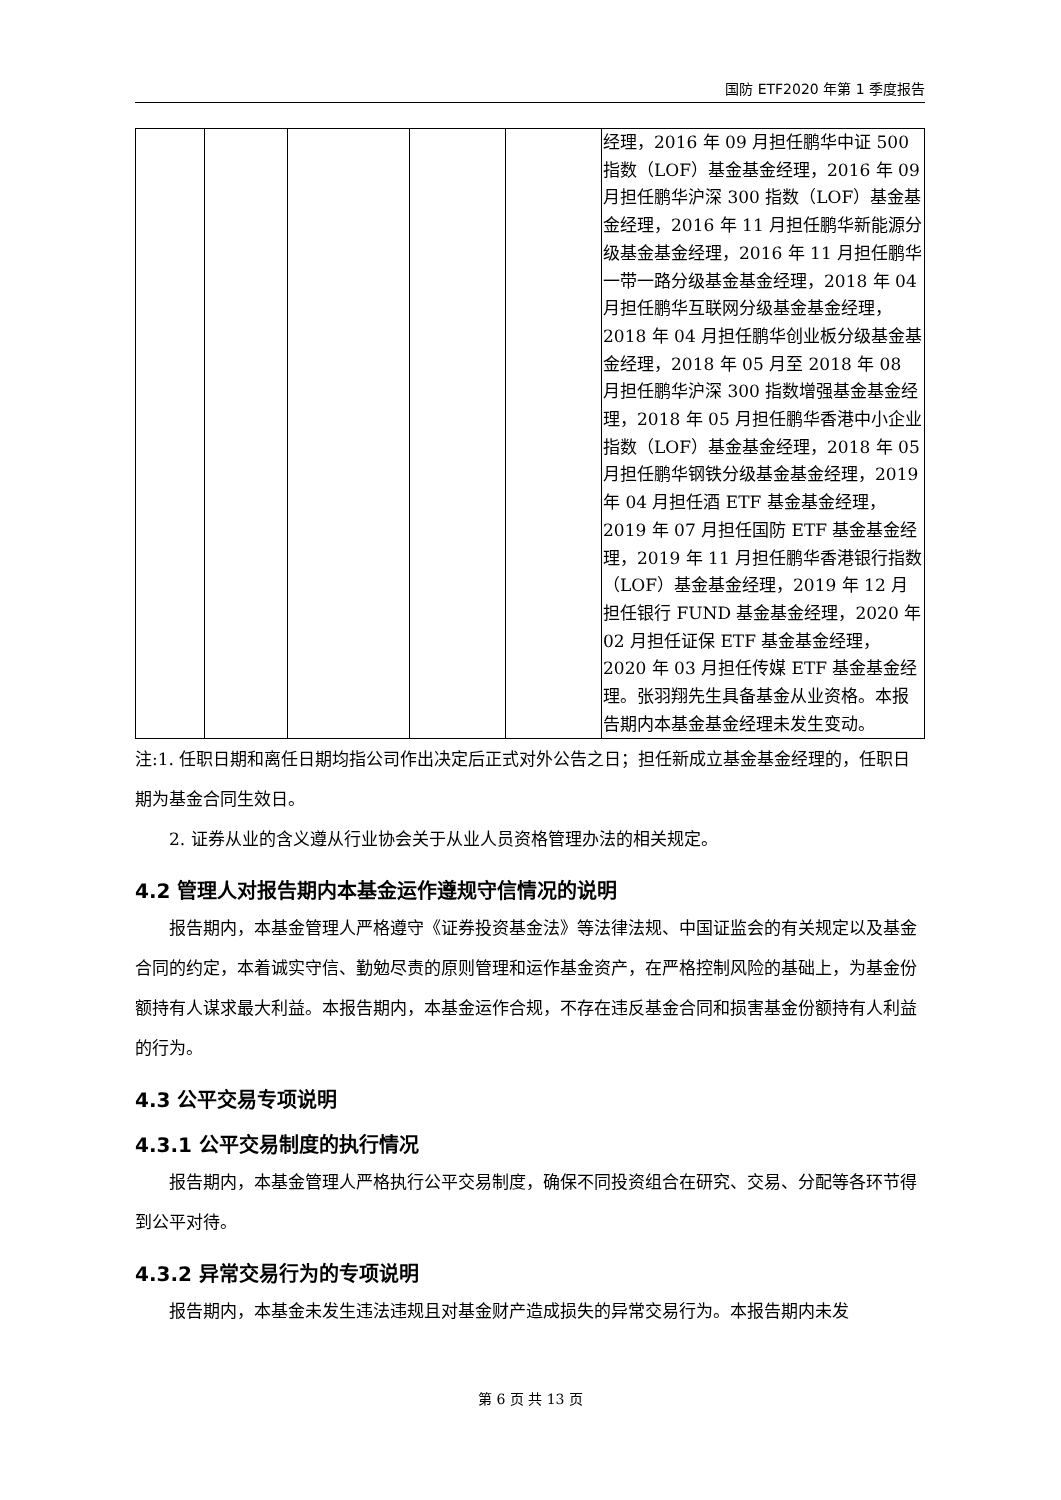国防 ETF2020 年第 1 季度报告
| | | | | | 经理，2016 年 09 月担任鹏华中证 500 指数（LOF）基金基金经理，2016 年 09 月担任鹏华沪深 300 指数（LOF）基金基金经理，2016 年 11 月担任鹏华新能源分级基金基金经理，2016 年 11 月担任鹏华一带一路分级基金基金经理，2018 年 04 月担任鹏华互联网分级基金基金经理，2018 年 04 月担任鹏华创业板分级基金基金经理，2018 年 05 月至 2018 年 08 月担任鹏华沪深 300 指数增强基金基金经理，2018 年 05 月担任鹏华香港中小企业指数（LOF）基金基金经理，2018 年 05 月担任鹏华钢铁分级基金基金经理，2019 年 04 月担任酒 ETF 基金基金经理，2019 年 07 月担任国防 ETF 基金基金经理，2019 年 11 月担任鹏华香港银行指数（LOF）基金基金经理，2019 年 12 月担任银行 FUND 基金基金经理，2020 年 02 月担任证保 ETF 基金基金经理，2020 年 03 月担任传媒 ETF 基金基金经理。张羽翔先生具备基金从业资格。本报告期内本基金基金经理未发生变动。 |
注:1. 任职日期和离任日期均指公司作出决定后正式对外公告之日；担任新成立基金基金经理的，任职日期为基金合同生效日。
2. 证券从业的含义遵从行业协会关于从业人员资格管理办法的相关规定。
4.2 管理人对报告期内本基金运作遵规守信情况的说明
报告期内，本基金管理人严格遵守《证券投资基金法》等法律法规、中国证监会的有关规定以及基金合同的约定，本着诚实守信、勤勉尽责的原则管理和运作基金资产，在严格控制风险的基础上，为基金份额持有人谋求最大利益。本报告期内，本基金运作合规，不存在违反基金合同和损害基金份额持有人利益的行为。
4.3 公平交易专项说明
4.3.1 公平交易制度的执行情况
报告期内，本基金管理人严格执行公平交易制度，确保不同投资组合在研究、交易、分配等各环节得到公平对待。
4.3.2 异常交易行为的专项说明
报告期内，本基金未发生违法违规且对基金财产造成损失的异常交易行为。本报告期内未发
第 6 页 共 13 页